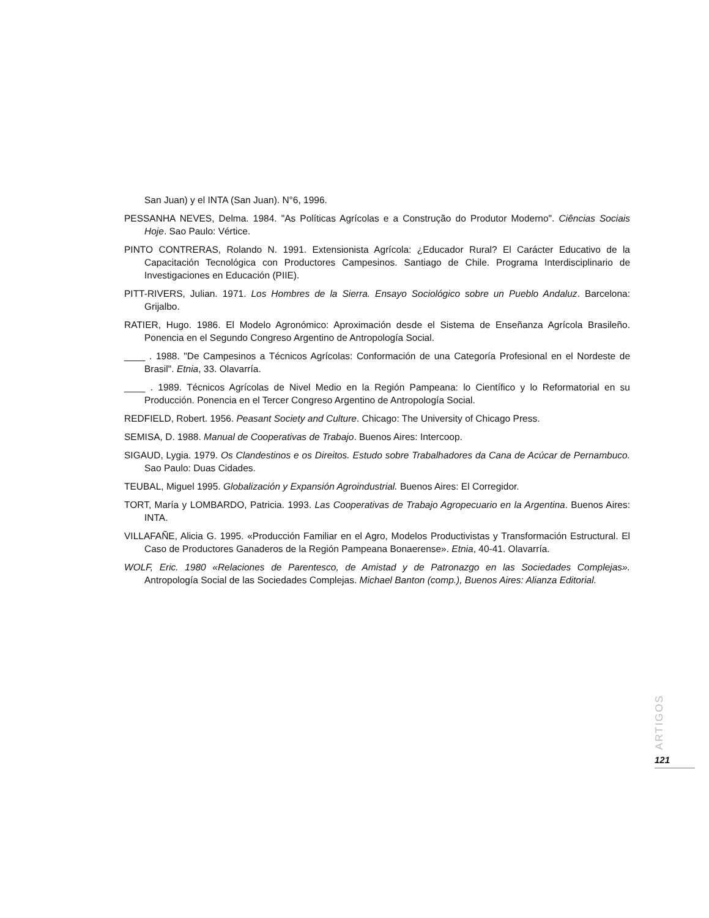San Juan) y el INTA (San Juan). N°6, 1996.
PESSANHA NEVES, Delma. 1984. "As Políticas Agrícolas e a Construção do Produtor Moderno". Ciências Sociais Hoje. Sao Paulo: Vértice.
PINTO CONTRERAS, Rolando N. 1991. Extensionista Agrícola: ¿Educador Rural? El Carácter Educativo de la Capacitación Tecnológica con Productores Campesinos. Santiago de Chile. Programa Interdisciplinario de Investigaciones en Educación (PIIE).
PITT-RIVERS, Julian. 1971. Los Hombres de la Sierra. Ensayo Sociológico sobre un Pueblo Andaluz. Barcelona: Grijalbo.
RATIER, Hugo. 1986. El Modelo Agronómico: Aproximación desde el Sistema de Enseñanza Agrícola Brasileño. Ponencia en el Segundo Congreso Argentino de Antropología Social.
____ . 1988. "De Campesinos a Técnicos Agrícolas: Conformación de una Categoría Profesional en el Nordeste de Brasil". Etnia, 33. Olavarría.
____ . 1989. Técnicos Agrícolas de Nivel Medio en la Región Pampeana: lo Científico y lo Reformatorial en su Producción. Ponencia en el Tercer Congreso Argentino de Antropología Social.
REDFIELD, Robert. 1956. Peasant Society and Culture. Chicago: The University of Chicago Press.
SEMISA, D. 1988. Manual de Cooperativas de Trabajo. Buenos Aires: Intercoop.
SIGAUD, Lygia. 1979. Os Clandestinos e os Direitos. Estudo sobre Trabalhadores da Cana de Acúcar de Pernambuco. Sao Paulo: Duas Cidades.
TEUBAL, Miguel 1995. Globalización y Expansión Agroindustrial. Buenos Aires: El Corregidor.
TORT, María y LOMBARDO, Patricia. 1993. Las Cooperativas de Trabajo Agropecuario en la Argentina. Buenos Aires: INTA.
VILLAFAÑE, Alicia G. 1995. «Producción Familiar en el Agro, Modelos Productivistas y Transformación Estructural. El Caso de Productores Ganaderos de la Región Pampeana Bonaerense». Etnia, 40-41. Olavarría.
WOLF, Eric. 1980 «Relaciones de Parentesco, de Amistad y de Patronazgo en las Sociedades Complejas». Antropología Social de las Sociedades Complejas. Michael Banton (comp.), Buenos Aires: Alianza Editorial.
ARTIGOS
121